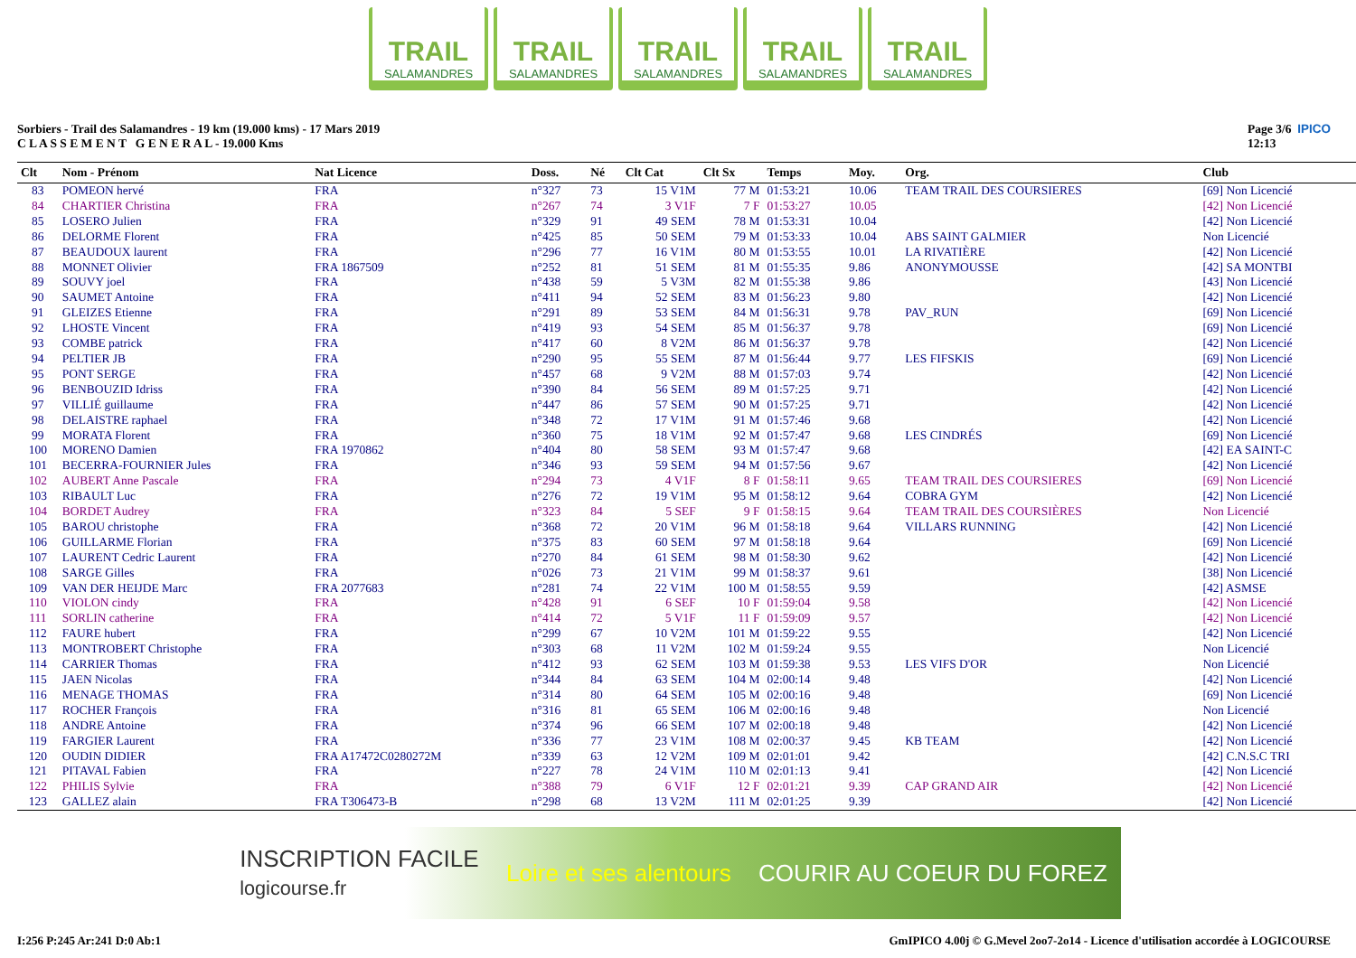TRAIL
SALAMANDRES
TRAIL
SALAMANDRES
TRAIL
SALAMANDRES
TRAIL
SALAMANDRES
TRAIL
SALAMANDRES
Sorbiers - Trail des Salamandres - 19 km (19.000 kms) - 17 Mars 2019
C L A S S E M E N T G E N E R A L - 19.000 Kms
Page 3/6 IPICO
12:13
| Clt | Nom - Prénom | Nat Licence | Doss. | Né | Clt Cat | Clt Sx | Temps | Moy. | Org. | Club |
| --- | --- | --- | --- | --- | --- | --- | --- | --- | --- | --- |
| 83 | POMEON hervé | FRA | n°327 | 73 | 15 V1M | 77 M | 01:53:21 | 10.06 | TEAM TRAIL DES COURSIERES | [69] Non Licencié |
| 84 | CHARTIER Christina | FRA | n°267 | 74 | 3 V1F | 7 F | 01:53:27 | 10.05 | | [42] Non Licencié |
| 85 | LOSERO Julien | FRA | n°329 | 91 | 49 SEM | 78 M | 01:53:31 | 10.04 | | [42] Non Licencié |
| 86 | DELORME Florent | FRA | n°425 | 85 | 50 SEM | 79 M | 01:53:33 | 10.04 | ABS SAINT GALMIER | Non Licencié |
| 87 | BEAUDOUX laurent | FRA | n°296 | 77 | 16 V1M | 80 M | 01:53:55 | 10.01 | LA RIVATIÈRE | [42] Non Licencié |
| 88 | MONNET Olivier | FRA 1867509 | n°252 | 81 | 51 SEM | 81 M | 01:55:35 | 9.86 | ANONYMOUSSE | [42] SA MONTBI |
| 89 | SOUVY joel | FRA | n°438 | 59 | 5 V3M | 82 M | 01:55:38 | 9.86 | | [43] Non Licencié |
| 90 | SAUMET Antoine | FRA | n°411 | 94 | 52 SEM | 83 M | 01:56:23 | 9.80 | | [42] Non Licencié |
| 91 | GLEIZES Etienne | FRA | n°291 | 89 | 53 SEM | 84 M | 01:56:31 | 9.78 | PAV_RUN | [69] Non Licencié |
| 92 | LHOSTE Vincent | FRA | n°419 | 93 | 54 SEM | 85 M | 01:56:37 | 9.78 | | [69] Non Licencié |
| 93 | COMBE patrick | FRA | n°417 | 60 | 8 V2M | 86 M | 01:56:37 | 9.78 | | [42] Non Licencié |
| 94 | PELTIER JB | FRA | n°290 | 95 | 55 SEM | 87 M | 01:56:44 | 9.77 | LES FIFSKIS | [69] Non Licencié |
| 95 | PONT SERGE | FRA | n°457 | 68 | 9 V2M | 88 M | 01:57:03 | 9.74 | | [42] Non Licencié |
| 96 | BENBOUZID Idriss | FRA | n°390 | 84 | 56 SEM | 89 M | 01:57:25 | 9.71 | | [42] Non Licencié |
| 97 | VILLIÉ guillaume | FRA | n°447 | 86 | 57 SEM | 90 M | 01:57:25 | 9.71 | | [42] Non Licencié |
| 98 | DELAISTRE raphael | FRA | n°348 | 72 | 17 V1M | 91 M | 01:57:46 | 9.68 | | [42] Non Licencié |
| 99 | MORATA Florent | FRA | n°360 | 75 | 18 V1M | 92 M | 01:57:47 | 9.68 | LES CINDRÉS | [69] Non Licencié |
| 100 | MORENO Damien | FRA 1970862 | n°404 | 80 | 58 SEM | 93 M | 01:57:47 | 9.68 | | [42] EA SAINT-C |
| 101 | BECERRA-FOURNIER Jules | FRA | n°346 | 93 | 59 SEM | 94 M | 01:57:56 | 9.67 | | [42] Non Licencié |
| 102 | AUBERT Anne Pascale | FRA | n°294 | 73 | 4 V1F | 8 F | 01:58:11 | 9.65 | TEAM TRAIL DES COURSIERES | [69] Non Licencié |
| 103 | RIBAULT Luc | FRA | n°276 | 72 | 19 V1M | 95 M | 01:58:12 | 9.64 | COBRA GYM | [42] Non Licencié |
| 104 | BORDET Audrey | FRA | n°323 | 84 | 5 SEF | 9 F | 01:58:15 | 9.64 | TEAM TRAIL DES COURSIÈRES | Non Licencié |
| 105 | BAROU christophe | FRA | n°368 | 72 | 20 V1M | 96 M | 01:58:18 | 9.64 | VILLARS RUNNING | [42] Non Licencié |
| 106 | GUILLARME Florian | FRA | n°375 | 83 | 60 SEM | 97 M | 01:58:18 | 9.64 | | [69] Non Licencié |
| 107 | LAURENT Cedric Laurent | FRA | n°270 | 84 | 61 SEM | 98 M | 01:58:30 | 9.62 | | [42] Non Licencié |
| 108 | SARGE Gilles | FRA | n°026 | 73 | 21 V1M | 99 M | 01:58:37 | 9.61 | | [38] Non Licencié |
| 109 | VAN DER HEIJDE Marc | FRA 2077683 | n°281 | 74 | 22 V1M | 100 M | 01:58:55 | 9.59 | | [42] ASMSE |
| 110 | VIOLON cindy | FRA | n°428 | 91 | 6 SEF | 10 F | 01:59:04 | 9.58 | | [42] Non Licencié |
| 111 | SORLIN catherine | FRA | n°414 | 72 | 5 V1F | 11 F | 01:59:09 | 9.57 | | [42] Non Licencié |
| 112 | FAURE hubert | FRA | n°299 | 67 | 10 V2M | 101 M | 01:59:22 | 9.55 | | [42] Non Licencié |
| 113 | MONTROBERT Christophe | FRA | n°303 | 68 | 11 V2M | 102 M | 01:59:24 | 9.55 | | Non Licencié |
| 114 | CARRIER Thomas | FRA | n°412 | 93 | 62 SEM | 103 M | 01:59:38 | 9.53 | LES VIFS D'OR | Non Licencié |
| 115 | JAEN Nicolas | FRA | n°344 | 84 | 63 SEM | 104 M | 02:00:14 | 9.48 | | [42] Non Licencié |
| 116 | MENAGE THOMAS | FRA | n°314 | 80 | 64 SEM | 105 M | 02:00:16 | 9.48 | | [69] Non Licencié |
| 117 | ROCHER François | FRA | n°316 | 81 | 65 SEM | 106 M | 02:00:16 | 9.48 | | Non Licencié |
| 118 | ANDRE Antoine | FRA | n°374 | 96 | 66 SEM | 107 M | 02:00:18 | 9.48 | | [42] Non Licencié |
| 119 | FARGIER Laurent | FRA | n°336 | 77 | 23 V1M | 108 M | 02:00:37 | 9.45 | KB TEAM | [42] Non Licencié |
| 120 | OUDIN DIDIER | FRA A17472C0280272M | n°339 | 63 | 12 V2M | 109 M | 02:01:01 | 9.42 | | [42] C.N.S.C TRI |
| 121 | PITAVAL Fabien | FRA | n°227 | 78 | 24 V1M | 110 M | 02:01:13 | 9.41 | | [42] Non Licencié |
| 122 | PHILIS Sylvie | FRA | n°388 | 79 | 6 V1F | 12 F | 02:01:21 | 9.39 | CAP GRAND AIR | [42] Non Licencié |
| 123 | GALLEZ alain | FRA T306473-B | n°298 | 68 | 13 V2M | 111 M | 02:01:25 | 9.39 | | [42] Non Licencié |
INSCRIPTION FACILE
logicourse.fr Loire et ses alentours COURIR AU COEUR DU FOREZ
I:256 P:245 Ar:241 D:0 Ab:1 GmIPICO 4.00j © G.Mevel 2oo7-2o14 - Licence d'utilisation accordée à LOGICOURSE